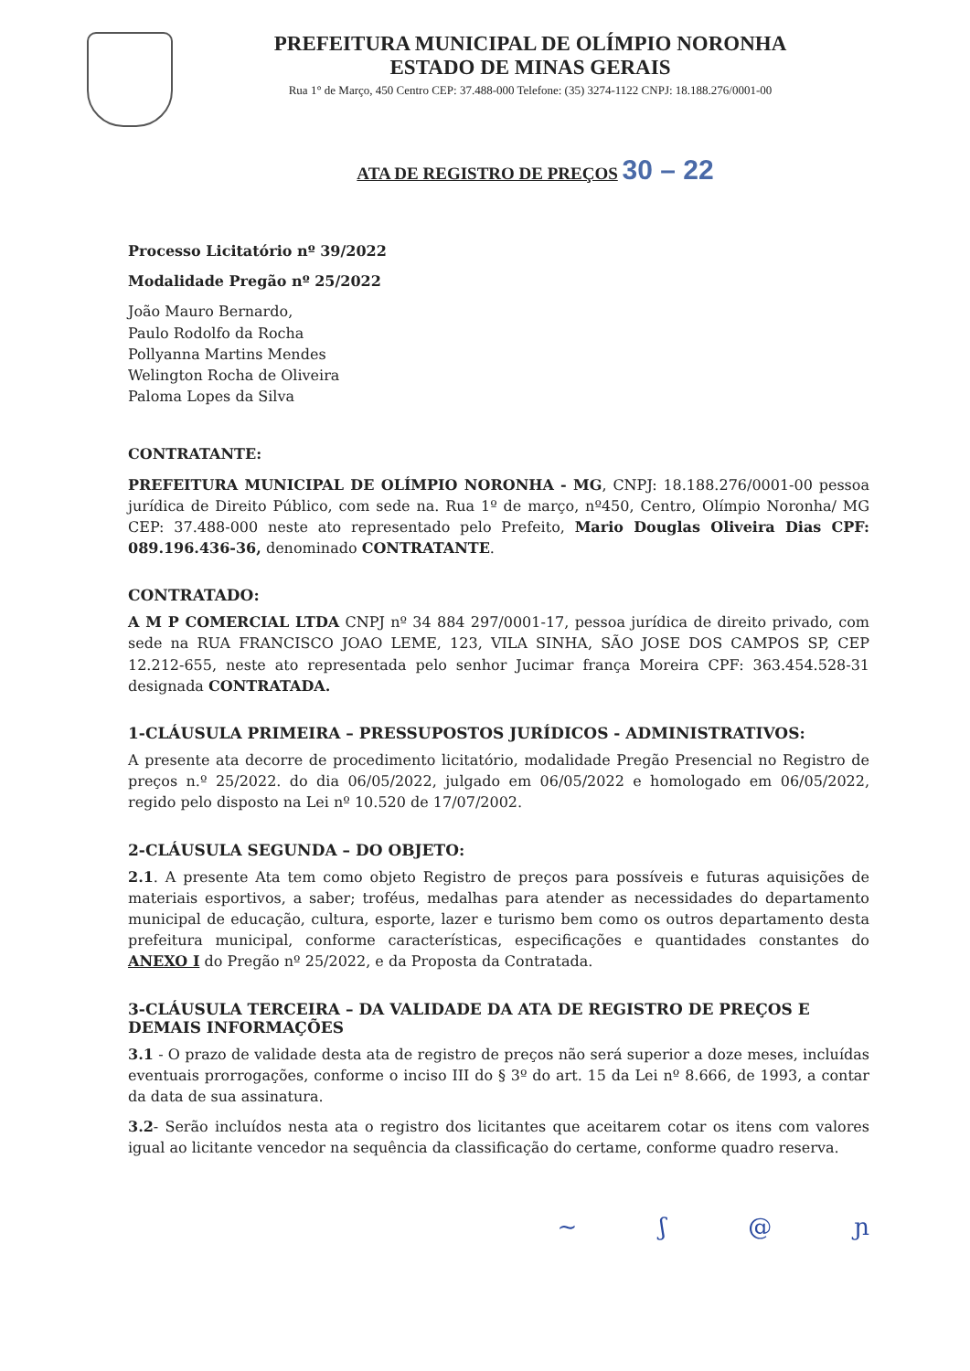PREFEITURA MUNICIPAL DE OLÍMPIO NORONHA
ESTADO DE MINAS GERAIS
Rua 1° de Março, 450 Centro CEP: 37.488-000 Telefone: (35) 3274-1122 CNPJ: 18.188.276/0001-00
ATA DE REGISTRO DE PREÇOS 30 – 22
Processo Licitatório nº 39/2022
Modalidade Pregão nº 25/2022
João Mauro Bernardo,
Paulo Rodolfo da Rocha
Pollyanna Martins Mendes
Welington Rocha de Oliveira
Paloma Lopes da Silva
CONTRATANTE:
PREFEITURA MUNICIPAL DE OLÍMPIO NORONHA - MG, CNPJ: 18.188.276/0001-00 pessoa jurídica de Direito Público, com sede na. Rua 1º de março, nº450, Centro, Olímpio Noronha/ MG CEP: 37.488-000 neste ato representado pelo Prefeito, Mario Douglas Oliveira Dias CPF: 089.196.436-36, denominado CONTRATANTE.
CONTRATADO:
A M P COMERCIAL LTDA CNPJ nº 34 884 297/0001-17, pessoa jurídica de direito privado, com sede na RUA FRANCISCO JOAO LEME, 123, VILA SINHA, SÃO JOSE DOS CAMPOS SP, CEP 12.212-655, neste ato representada pelo senhor Jucimar frança Moreira CPF: 363.454.528-31 designada CONTRATADA.
1-CLÁUSULA PRIMEIRA – PRESSUPOSTOS JURÍDICOS - ADMINISTRATIVOS:
A presente ata decorre de procedimento licitatório, modalidade Pregão Presencial no Registro de preços n.º 25/2022. do dia 06/05/2022, julgado em 06/05/2022 e homologado em 06/05/2022, regido pelo disposto na Lei nº 10.520 de 17/07/2002.
2-CLÁUSULA SEGUNDA – DO OBJETO:
2.1. A presente Ata tem como objeto Registro de preços para possíveis e futuras aquisições de materiais esportivos, a saber; troféus, medalhas para atender as necessidades do departamento municipal de educação, cultura, esporte, lazer e turismo bem como os outros departamento desta prefeitura municipal, conforme características, especificações e quantidades constantes do ANEXO I do Pregão nº 25/2022, e da Proposta da Contratada.
3-CLÁUSULA TERCEIRA – DA VALIDADE DA ATA DE REGISTRO DE PREÇOS E DEMAIS INFORMAÇÕES
3.1 - O prazo de validade desta ata de registro de preços não será superior a doze meses, incluídas eventuais prorrogações, conforme o inciso III do § 3º do art. 15 da Lei nº 8.666, de 1993, a contar da data de sua assinatura.
3.2- Serão incluídos nesta ata o registro dos licitantes que aceitarem cotar os itens com valores igual ao licitante vencedor na sequência da classificação do certame, conforme quadro reserva.
~ ʃ @ ɲ